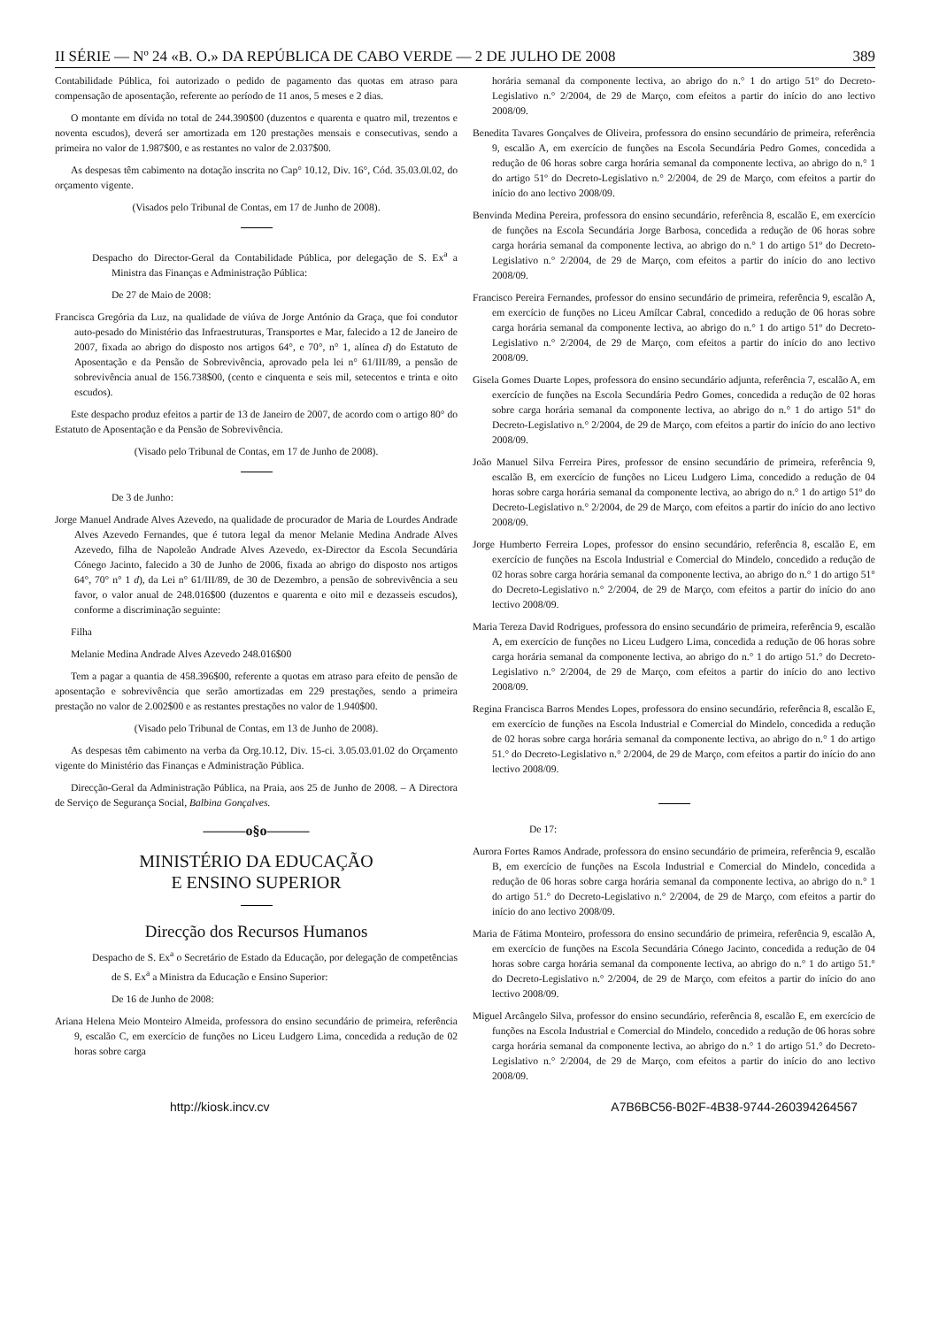II SÉRIE — Nº 24 «B. O.» DA REPÚBLICA DE CABO VERDE — 2 DE JULHO DE 2008 389
Contabilidade Pública, foi autorizado o pedido de pagamento das quotas em atraso para compensação de aposentação, referente ao período de 11 anos, 5 meses e 2 dias.
O montante em dívida no total de 244.390$00 (duzentos e quarenta e quatro mil, trezentos e noventa escudos), deverá ser amortizada em 120 prestações mensais e consecutivas, sendo a primeira no valor de 1.987$00, e as restantes no valor de 2.037$00.
As despesas têm cabimento na dotação inscrita no Cap° 10.12, Div. 16°, Cód. 35.03.0l.02, do orçamento vigente.
(Visados pelo Tribunal de Contas, em 17 de Junho de 2008).
Despacho do Director-Geral da Contabilidade Pública, por delegação de S. Ex<sup>a</sup> a Ministra das Finanças e Administração Pública:
De 27 de Maio de 2008:
Francisca Gregória da Luz, na qualidade de viúva de Jorge António da Graça, que foi condutor auto-pesado do Ministério das Infraestruturas, Transportes e Mar, falecido a 12 de Janeiro de 2007, fixada ao abrigo do disposto nos artigos 64°, e 70°, n° 1, alínea d) do Estatuto de Aposentação e da Pensão de Sobrevivência, aprovado pela lei n° 61/III/89, a pensão de sobrevivência anual de 156.738$00, (cento e cinquenta e seis mil, setecentos e trinta e oito escudos).
Este despacho produz efeitos a partir de 13 de Janeiro de 2007, de acordo com o artigo 80° do Estatuto de Aposentação e da Pensão de Sobrevivência.
(Visado pelo Tribunal de Contas, em 17 de Junho de 2008).
De 3 de Junho:
Jorge Manuel Andrade Alves Azevedo, na qualidade de procurador de Maria de Lourdes Andrade Alves Azevedo Fernandes, que é tutora legal da menor Melanie Medina Andrade Alves Azevedo, filha de Napoleão Andrade Alves Azevedo, ex-Director da Escola Secundária Cónego Jacinto, falecido a 30 de Junho de 2006, fixada ao abrigo do disposto nos artigos 64°, 70° n° 1 d), da Lei n° 61/III/89, de 30 de Dezembro, a pensão de sobrevivência a seu favor, o valor anual de 248.016$00 (duzentos e quarenta e oito mil e dezasseis escudos), conforme a discriminação seguinte:
Filha
Melanie Medina Andrade Alves Azevedo 248.016$00
Tem a pagar a quantia de 458.396$00, referente a quotas em atraso para efeito de pensão de aposentação e sobrevivência que serão amortizadas em 229 prestações, sendo a primeira prestação no valor de 2.002$00 e as restantes prestações no valor de 1.940$00.
(Visado pelo Tribunal de Contas, em 13 de Junho de 2008).
As despesas têm cabimento na verba da Org.10.12, Div. 15-ci. 3.05.03.01.02 do Orçamento vigente do Ministério das Finanças e Administração Pública.
Direcção-Geral da Administração Pública, na Praia, aos 25 de Junho de 2008. – A Directora de Serviço de Segurança Social, Balbina Gonçalves.
———o§o———
MINISTÉRIO DA EDUCAÇÃO
E ENSINO SUPERIOR
Direcção dos Recursos Humanos
Despacho de S. Ex<sup>a</sup> o Secretário de Estado da Educação, por delegação de competências de S. Ex<sup>a</sup> a Ministra da Educação e Ensino Superior:
De 16 de Junho de 2008:
Ariana Helena Meio Monteiro Almeida, professora do ensino secundário de primeira, referência 9, escalão C, em exercício de funções no Liceu Ludgero Lima, concedida a redução de 02 horas sobre carga
horária semanal da componente lectiva, ao abrigo do n.° 1 do artigo 51º do Decreto-Legislativo n.° 2/2004, de 29 de Março, com efeitos a partir do início do ano lectivo 2008/09.
Benedita Tavares Gonçalves de Oliveira, professora do ensino secundário de primeira, referência 9, escalão A, em exercício de funções na Escola Secundária Pedro Gomes, concedida a redução de 06 horas sobre carga horária semanal da componente lectiva, ao abrigo do n.° 1 do artigo 51º do Decreto-Legislativo n.° 2/2004, de 29 de Março, com efeitos a partir do início do ano lectivo 2008/09.
Benvinda Medina Pereira, professora do ensino secundário, referência 8, escalão E, em exercício de funções na Escola Secundária Jorge Barbosa, concedida a redução de 06 horas sobre carga horária semanal da componente lectiva, ao abrigo do n.° 1 do artigo 51º do Decreto-Legislativo n.° 2/2004, de 29 de Março, com efeitos a partir do início do ano lectivo 2008/09.
Francisco Pereira Fernandes, professor do ensino secundário de primeira, referência 9, escalão A, em exercício de funções no Liceu Amílcar Cabral, concedido a redução de 06 horas sobre carga horária semanal da componente lectiva, ao abrigo do n.° 1 do artigo 51º do Decreto-Legislativo n.° 2/2004, de 29 de Março, com efeitos a partir do início do ano lectivo 2008/09.
Gisela Gomes Duarte Lopes, professora do ensino secundário adjunta, referência 7, escalão A, em exercício de funções na Escola Secundária Pedro Gomes, concedida a redução de 02 horas sobre carga horária semanal da componente lectiva, ao abrigo do n.° 1 do artigo 51º do Decreto-Legislativo n.° 2/2004, de 29 de Março, com efeitos a partir do início do ano lectivo 2008/09.
João Manuel Silva Ferreira Pires, professor de ensino secundário de primeira, referência 9, escalão B, em exercício de funções no Liceu Ludgero Lima, concedido a redução de 04 horas sobre carga horária semanal da componente lectiva, ao abrigo do n.° 1 do artigo 51º do Decreto-Legislativo n.° 2/2004, de 29 de Março, com efeitos a partir do início do ano lectivo 2008/09.
Jorge Humberto Ferreira Lopes, professor do ensino secundário, referência 8, escalão E, em exercício de funções na Escola Industrial e Comercial do Mindelo, concedido a redução de 02 horas sobre carga horária semanal da componente lectiva, ao abrigo do n.° 1 do artigo 51° do Decreto-Legislativo n.° 2/2004, de 29 de Março, com efeitos a partir do início do ano lectivo 2008/09.
Maria Tereza David Rodrigues, professora do ensino secundário de primeira, referência 9, escalão A, em exercício de funções no Liceu Ludgero Lima, concedida a redução de 06 horas sobre carga horária semanal da componente lectiva, ao abrigo do n.° 1 do artigo 51.° do Decreto-Legislativo n.° 2/2004, de 29 de Março, com efeitos a partir do início do ano lectivo 2008/09.
Regina Francisca Barros Mendes Lopes, professora do ensino secundário, referência 8, escalão E, em exercício de funções na Escola Industrial e Comercial do Mindelo, concedida a redução de 02 horas sobre carga horária semanal da componente lectiva, ao abrigo do n.° 1 do artigo 51.° do Decreto-Legislativo n.° 2/2004, de 29 de Março, com efeitos a partir do início do ano lectivo 2008/09.
De 17:
Aurora Fortes Ramos Andrade, professora do ensino secundário de primeira, referência 9, escalão B, em exercício de funções na Escola Industrial e Comercial do Mindelo, concedida a redução de 06 horas sobre carga horária semanal da componente lectiva, ao abrigo do n.° 1 do artigo 51.° do Decreto-Legislativo n.° 2/2004, de 29 de Março, com efeitos a partir do início do ano lectivo 2008/09.
Maria de Fátima Monteiro, professora do ensino secundário de primeira, referência 9, escalão A, em exercício de funções na Escola Secundária Cónego Jacinto, concedida a redução de 04 horas sobre carga horária semanal da componente lectiva, ao abrigo do n.° 1 do artigo 51.° do Decreto-Legislativo n.° 2/2004, de 29 de Março, com efeitos a partir do início do ano lectivo 2008/09.
Miguel Arcângelo Silva, professor do ensino secundário, referência 8, escalão E, em exercício de funções na Escola Industrial e Comercial do Mindelo, concedido a redução de 06 horas sobre carga horária semanal da componente lectiva, ao abrigo do n.° 1 do artigo 51.° do Decreto-Legislativo n.° 2/2004, de 29 de Março, com efeitos a partir do início do ano lectivo 2008/09.
http://kiosk.incv.cv A7B6BC56-B02F-4B38-9744-260394264567